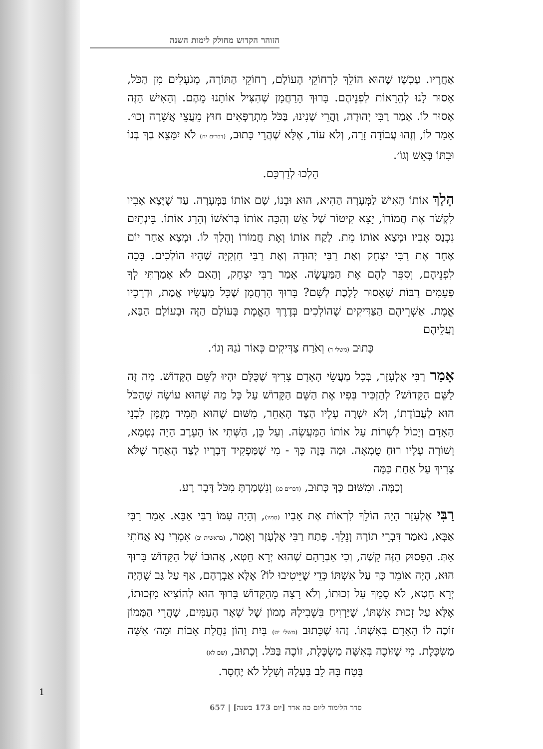הזוהר הקדוש מחולק לימות השנה
אַחֲרָיו. עַכְשָׁו שֶׁהוּא הוֹלֵךְ לִרְחוֹקֵי הָעוֹלָם, רְחוֹקֵי הַתּוֹרָה, מְגֹעָלִים מִן הַכֹּל, אָסוּר לָנוּ לְהֵרָאוֹת לִפְנֵיהֶם. בָּרוּךְ הָרַחֲמָן שֶׁהִצִּיל אוֹתָנוּ מֵהֶם. וְהָאִישׁ הַזֶּה אָסוּר לוֹ. אָמַר רַבִּי יְהוּדָה, וַהֲרֵי שָׁנִינוּ, בַּכֹּל מִתְרַפְּאִים חוּץ מֵעֲצֵי אֲשֵׁרָה וְכוּ׳. אָמַר לוֹ, וְזֶהוּ עֲבוֹדָה זָרָה, וְלֹא עוֹד, אֶלָּא שֶׁהֲרֵי כָּתוּב, (דברים יח) לֹא יִמָּצֵא בְךָ בְּנוֹ וּבִתּוֹ בָּאֵשׁ וְגוֹ׳.
הָלְכוּ לְדַרְכָּם.
הָלַךְ אוֹתוֹ הָאִישׁ לַמְּעָרָה הַהִיא, הוּא וּבְנוֹ, שָׁם אוֹתוֹ בַּמְּעָרָה. עַד שֶׁיָּצָא אָבִיו לִקְשֹׁר אֶת חֲמוֹרוֹ, יָצָא קִיטוֹר שֶׁל אֵשׁ וְהִכָּה אוֹתוֹ בְּרֹאשׁוֹ וְהָרַג אוֹתוֹ. בֵּינְתַיִם נִכְנַס אָבִיו וּמָצָא אוֹתוֹ מֵת. לָקַח אוֹתוֹ וְאֶת חֲמוֹרוֹ וְהָלַךְ לוֹ. וּמָצָא אַחַר יוֹם אֶחָד אֶת רַבִּי יִצְחָק וְאֶת רַבִּי יְהוּדָה וְאֶת רַבִּי חִזְקִיָּה שֶׁהָיוּ הוֹלְכִים. בָּכָה לִפְנֵיהֶם, וְסִפֵּר לָהֶם אֶת הַמַּעֲשֶׂה. אָמַר רַבִּי יִצְחָק, וְהַאִם לֹא אָמַרְתִּי לְךָ פְּעָמִים רַבּוֹת שֶׁאָסוּר לָלֶכֶת לְשָׁם? בָּרוּךְ הָרַחֲמָן שֶׁכָּל מַעֲשָׂיו אֱמֶת, וּדְרָכָיו אֱמֶת. אַשְׁרֵיהֶם הַצַּדִּיקִים שֶׁהוֹלְכִים בְּדֶרֶךְ הָאֱמֶת בָּעוֹלָם הַזֶּה וּבָעוֹלָם הַבָּא, וַעֲלֵיהֶם
כָּתוּב (משלי ד) וְאֹרַח צַדִּיקִים כְּאוֹר נֹגַהּ וְגוֹ׳.
אָמַר רַבִּי אֶלְעָזָר, בְּכָל מַעֲשֵׂי הָאָדָם צָרִיךְ שֶׁכֻּלָּם יִהְיוּ לַשֵּׁם הַקָּדוֹשׁ. מַה זֶּה לַשֵּׁם הַקָּדוֹשׁ? לְהַזְכִּיר בְּפִיו אֶת הַשֵּׁם הַקָּדוֹשׁ עַל כָּל מַה שֶּׁהוּא עוֹשֶׂה שֶׁהַכֹּל הוּא לַעֲבוֹדָתוֹ, וְלֹא יִשְׁרֶה עָלָיו הַצַּד הָאַחֵר, מִשּׁוּם שֶׁהוּא תָּמִיד מְזֻמָּן לִבְנֵי הָאָדָם וְיָכוֹל לִשְׁרוֹת עַל אוֹתוֹ הַמַּעֲשֶׂה. וְעַל כֵּן, הַשְּׁתִי אוֹ הָעֵרֶב הָיָה נִטְמָא, וְשׁוֹרָה עָלָיו רוּחַ טֻמְאָה. וּמַה בָּזֶה כָּךְ - מִי שֶׁמַּפְקִיד דְּבָרָיו לַצַּד הָאַחֵר שֶׁלֹּא צָרִיךְ עַל אַחַת כַּמָּה
וְכַמָּה. וּמִשּׁוּם כָּךְ כָּתוּב, (דברים כג) וְנִשְׁמַרְתָּ מִכֹּל דָּבָר רָע.
רַבִּי אֶלְעָזָר הָיָה הוֹלֵךְ לִרְאוֹת אֶת אָבִיו (חָמִיו), וְהָיָה עִמּוֹ רַבִּי אַבָּא. אָמַר רַבִּי אַבָּא, נֹאמַר דִּבְרֵי תוֹרָה וְנֵלֵךְ. פָּתַח רַבִּי אֶלְעָזָר וְאָמַר, (בראשית יב) אִמְרִי נָא אֲחֹתִי אָתְּ. הַפָּסוּק הַזֶּה קָשֶׁה, וְכִי אַבְרָהָם שֶׁהוּא יְרֵא חֵטְא, אֲהוּבוֹ שֶׁל הַקָּדוֹשׁ בָּרוּךְ הוּא, הָיָה אוֹמֵר כָּךְ עַל אִשְׁתּוֹ כְּדֵי שֶׁיֵּיטִיבוּ לוֹ? אֶלָּא אַבְרָהָם, אַף עַל גַּב שֶׁהָיָה יְרֵא חֵטְא, לֹא סָמַךְ עַל זְכוּתוֹ, וְלֹא רָצָה מֵהַקָּדוֹשׁ בָּרוּךְ הוּא לְהוֹצִיא מִזְּכוּתוֹ, אֶלָּא עַל זְכוּת אִשְׁתּוֹ, שֶׁיַּרְוִיחַ בִּשְׁבִילָהּ מָמוֹן שֶׁל שְׁאָר הָעַמִּים, שֶׁהֲרֵי הַמָּמוֹן זוֹכֶה לוֹ הָאָדָם בְּאִשְׁתּוֹ. זֶהוּ שֶׁכָּתוּב (משלי יט) בַּיִת וָהוֹן נַחֲלַת אָבוֹת וּמֵה׳ אִשָּׁה מַשְׂכָּלֶת. מִי שֶׁזּוֹכֶה בְּאִשָּׁה מַשְׂכֶּלֶת, זוֹכֶה בַּכֹּל. וְכָתוּב, (שם לא)
בָּטַח בָּהּ לֵב בַּעְלָהּ וְשָׁלָל לֹא יֶחְסָר.
1
סדר הלימוד ליום כה אדר [יום 173 בשנה] | 657